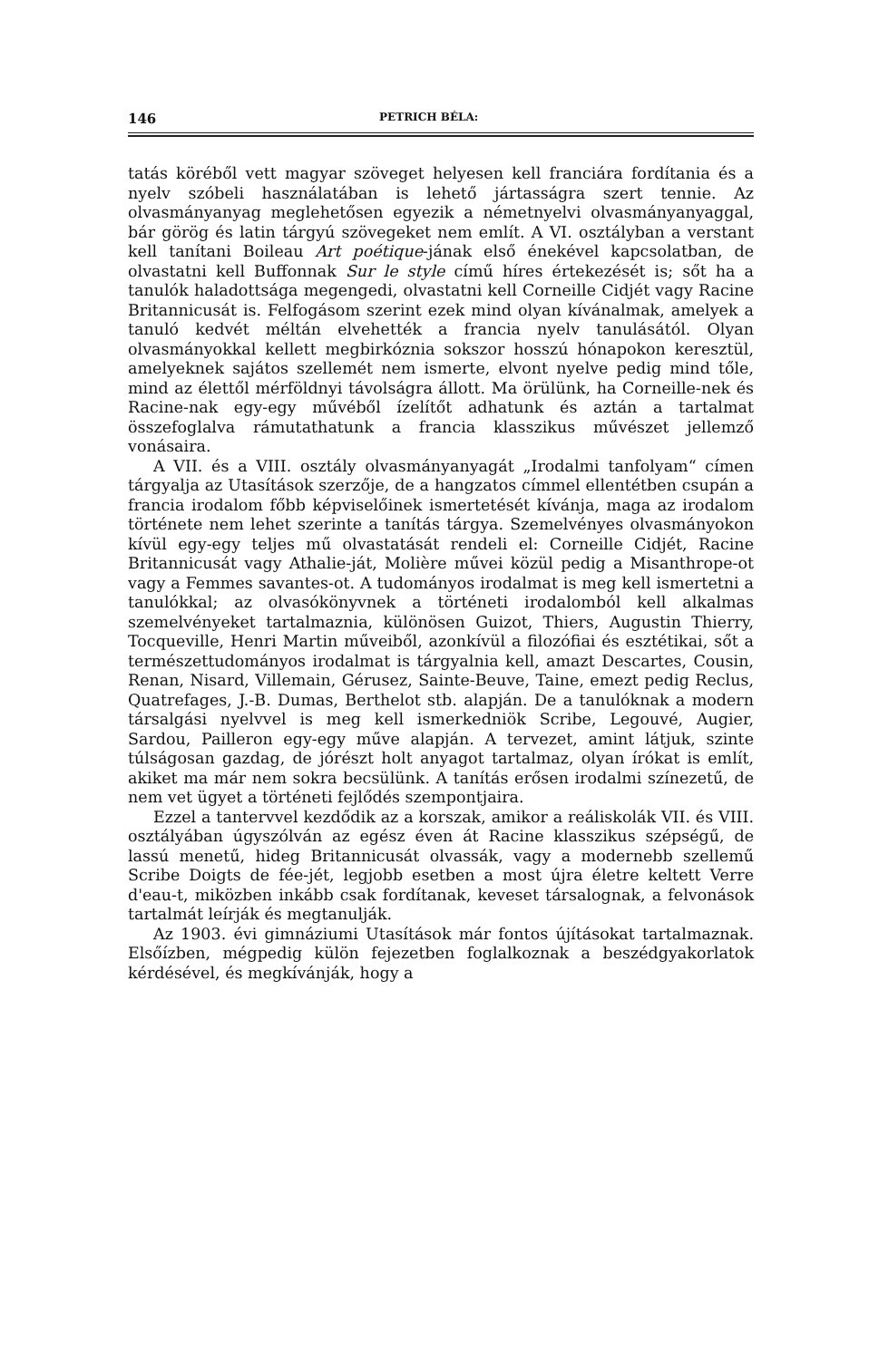146 PETRICH BÉLA:
tatás köréből vett magyar szöveget helyesen kell franciára fordítania és a nyelv szóbeli használatában is lehető jártasságra szert tennie. Az olvasmányanyag meglehetősen egyezik a németnyelvi olvasmányanyaggal, bár görög és latin tárgyú szövegeket nem említ. A VI. osztályban a verstant kell tanítani Boileau Art poétique-jának első énekével kapcsolatban, de olvastatni kell Buffonnak Sur le style című híres értekezését is; sőt ha a tanulók haladottsága megengedi, olvastatni kell Corneille Cidjét vagy Racine Britannicusát is. Felfogásom szerint ezek mind olyan kívánalmak, amelyek a tanuló kedvét méltán elvehették a francia nyelv tanulásától. Olyan olvasmányokkal kellett megbirkóznia sokszor hosszú hónapokon keresztül, amelyeknek sajátos szellemét nem ismerte, elvont nyelve pedig mind tőle, mind az élettől mérföldnyi távolságra állott. Ma örülünk, ha Corneille-nek és Racine-nak egy-egy művéből ízelítőt adhatunk és aztán a tartalmat összefoglalva rámutathatunk a francia klasszikus művészet jellemző vonásaira.
A VII. és a VIII. osztály olvasmányanyagát „Irodalmi tanfolyam“ címen tárgyalja az Utasítások szerzője, de a hangzatos címmel ellentétben csupán a francia irodalom főbb képviselőinek ismertetését kívánja, maga az irodalom története nem lehet szerinte a tanítás tárgya. Szemelvényes olvasmányokon kívül egy-egy teljes mű olvastatását rendeli el: Corneille Cidjét, Racine Britannicusát vagy Athalie-ját, Molière művei közül pedig a Misanthrope-ot vagy a Femmes savantes-ot. A tudományos irodalmat is meg kell ismertetni a tanulókkal; az olvasókönyvnek a történeti irodalomból kell alkalmas szemelvényeket tartalmaznia, különösen Guizot, Thiers, Augustin Thierry, Tocqueville, Henri Martin műveiből, azonkívül a filozófiai és esztétikai, sőt a természettudományos irodalmat is tárgyalnia kell, amazt Descartes, Cousin, Renan, Nisard, Villemain, Gérusez, Sainte-Beuve, Taine, emezt pedig Reclus, Quatrefages, J.-B. Dumas, Berthelot stb. alapján. De a tanulóknak a modern társalgási nyelvvel is meg kell ismerkedniök Scribe, Legouvé, Augier, Sardou, Pailleron egy-egy műve alapján. A tervezet, amint látjuk, szinte túlságosan gazdag, de jórészt holt anyagot tartalmaz, olyan írókat is említ, akiket ma már nem sokra becsülünk. A tanítás erősen irodalmi színezetű, de nem vet ügyet a történeti fejlődés szempontjaira.
Ezzel a tantervvel kezdődik az a korszak, amikor a reáliskolák VII. és VIII. osztályában úgyszólván az egész éven át Racine klasszikus szépségű, de lassú menetű, hideg Britannicusát olvassák, vagy a modernebb szellemű Scribe Doigts de fée-jét, legjobb esetben a most újra életre keltett Verre d'eau-t, miközben inkább csak fordítanak, keveset társalognak, a felvonások tartalmát leírják és megtanulják.
Az 1903. évi gimnáziumi Utasítások már fontos újításokat tartalmaznak. Elsőízben, mégpedig külön fejezetben foglalkoznak a beszédgyakorlatok kérdésével, és megkívánják, hogy a